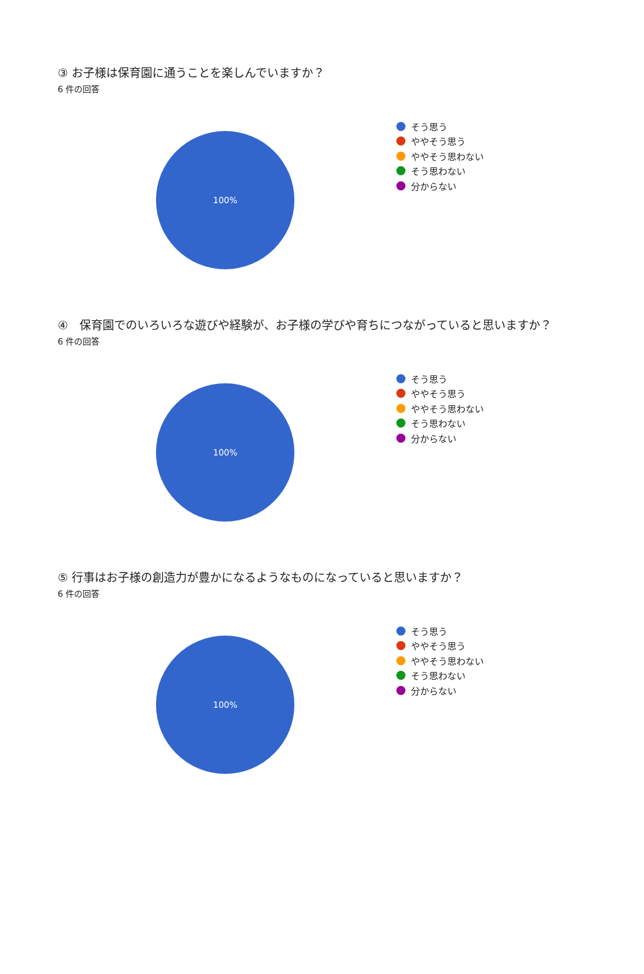③ お子様は保育園に通うことを楽しんでいますか？
6 件の回答
100%
そう思う
ややそう思う
ややそう思わない
そう思わない
分からない
④　保育園でのいろいろな遊びや経験が、お子様の学びや育ちにつながっていると思いますか？
6 件の回答
100%
そう思う
ややそう思う
ややそう思わない
そう思わない
分からない
⑤ 行事はお子様の創造力が豊かになるようなものになっていると思いますか？
6 件の回答
100%
そう思う
ややそう思う
ややそう思わない
そう思わない
分からない